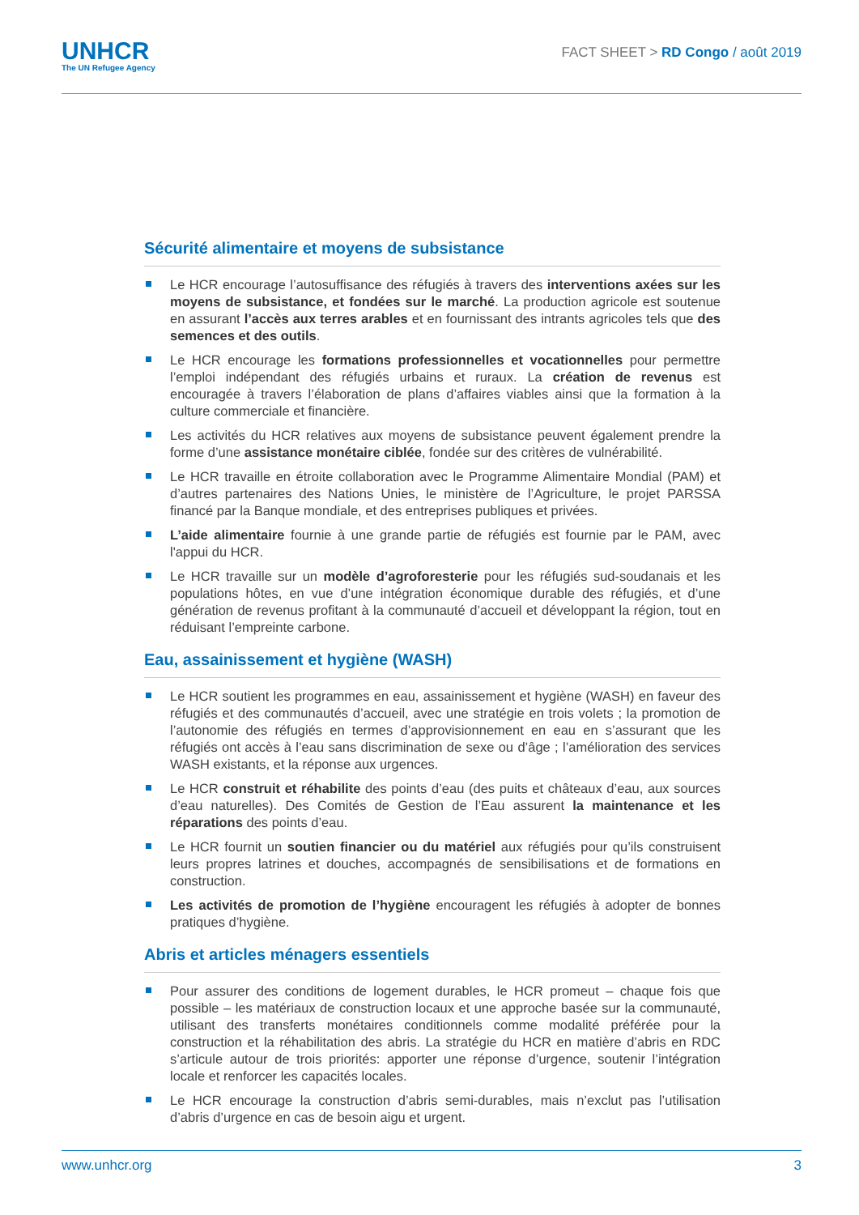UNHCR
The UN Refugee Agency
FACT SHEET > RD Congo / août 2019
Sécurité alimentaire et moyens de subsistance
Le HCR encourage l’autosuffisance des réfugiés à travers des interventions axées sur les moyens de subsistance, et fondées sur le marché. La production agricole est soutenue en assurant l’accès aux terres arables et en fournissant des intrants agricoles tels que des semences et des outils.
Le HCR encourage les formations professionnelles et vocationnelles pour permettre l’emploi indépendant des réfugiés urbains et ruraux. La création de revenus est encouragée à travers l’élaboration de plans d’affaires viables ainsi que la formation à la culture commerciale et financière.
Les activités du HCR relatives aux moyens de subsistance peuvent également prendre la forme d’une assistance monétaire ciblée, fondée sur des critères de vulnérabilité.
Le HCR travaille en étroite collaboration avec le Programme Alimentaire Mondial (PAM) et d’autres partenaires des Nations Unies, le ministère de l’Agriculture, le projet PARSSA financé par la Banque mondiale, et des entreprises publiques et privées.
L’aide alimentaire fournie à une grande partie de réfugiés est fournie par le PAM, avec l'appui du HCR.
Le HCR travaille sur un modèle d’agroforesterie pour les réfugiés sud-soudanais et les populations hôtes, en vue d’une intégration économique durable des réfugiés, et d’une génération de revenus profitant à la communauté d’accueil et développant la région, tout en réduisant l’empreinte carbone.
Eau, assainissement et hygiène (WASH)
Le HCR soutient les programmes en eau, assainissement et hygiène (WASH) en faveur des réfugiés et des communautés d’accueil, avec une stratégie en trois volets ; la promotion de l’autonomie des réfugiés en termes d’approvisionnement en eau en s’assurant que les réfugiés ont accès à l’eau sans discrimination de sexe ou d’âge ; l’amélioration des services WASH existants, et la réponse aux urgences.
Le HCR construit et réhabilite des points d’eau (des puits et châteaux d’eau, aux sources d’eau naturelles). Des Comités de Gestion de l’Eau assurent la maintenance et les réparations des points d’eau.
Le HCR fournit un soutien financier ou du matériel aux réfugiés pour qu’ils construisent leurs propres latrines et douches, accompagnés de sensibilisations et de formations en construction.
Les activités de promotion de l’hygiène encouragent les réfugiés à adopter de bonnes pratiques d’hygiène.
Abris et articles ménagers essentiels
Pour assurer des conditions de logement durables, le HCR promeut – chaque fois que possible – les matériaux de construction locaux et une approche basée sur la communauté, utilisant des transferts monétaires conditionnels comme modalité préférée pour la construction et la réhabilitation des abris. La stratégie du HCR en matière d’abris en RDC s’articule autour de trois priorités: apporter une réponse d’urgence, soutenir l’intégration locale et renforcer les capacités locales.
Le HCR encourage la construction d’abris semi-durables, mais n’exclut pas l’utilisation d’abris d’urgence en cas de besoin aigu et urgent.
www.unhcr.org 3